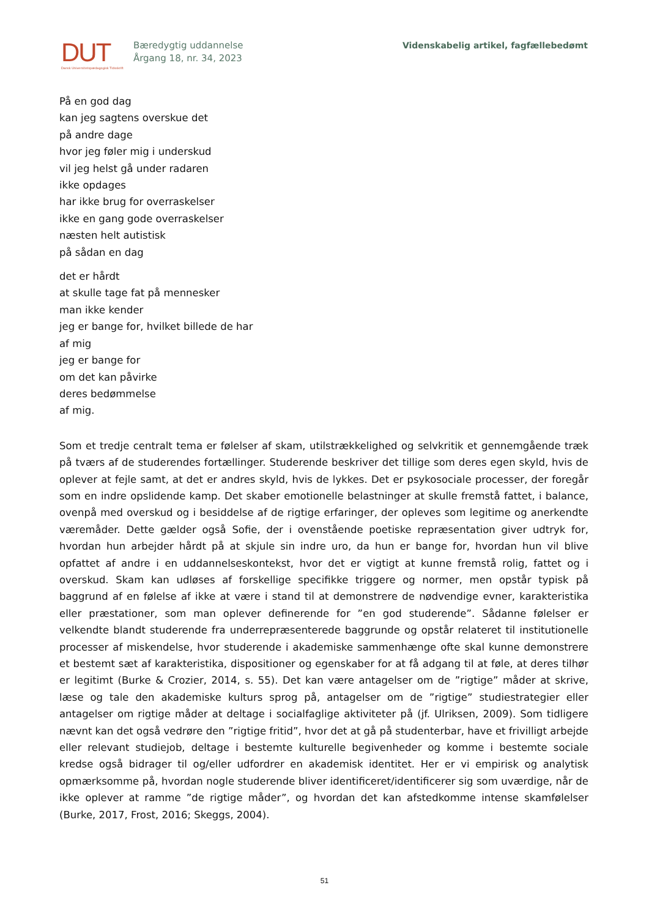DUT
Dansk Universitetspædagogisk Tidsskrift
Bæredygtig uddannelse
Årgang 18, nr. 34, 2023
Videnskabelig artikel, fagfællebedømt
På en god dag
kan jeg sagtens overskue det
på andre dage
hvor jeg føler mig i underskud
vil jeg helst gå under radaren
ikke opdages
har ikke brug for overraskelser
ikke en gang gode overraskelser
næsten helt autistisk
på sådan en dag
det er hårdt
at skulle tage fat på mennesker
man ikke kender
jeg er bange for, hvilket billede de har
af mig
jeg er bange for
om det kan påvirke
deres bedømmelse
af mig.
Som et tredje centralt tema er følelser af skam, utilstrækkelighed og selvkritik et gennemgående træk på tværs af de studerendes fortællinger. Studerende beskriver det tillige som deres egen skyld, hvis de oplever at fejle samt, at det er andres skyld, hvis de lykkes. Det er psykosociale processer, der foregår som en indre opslidende kamp. Det skaber emotionelle belastninger at skulle fremstå fattet, i balance, ovenpå med overskud og i besiddelse af de rigtige erfaringer, der opleves som legitime og anerkendte væremåder. Dette gælder også Sofie, der i ovenstående poetiske repræsentation giver udtryk for, hvordan hun arbejder hårdt på at skjule sin indre uro, da hun er bange for, hvordan hun vil blive opfattet af andre i en uddannelseskontekst, hvor det er vigtigt at kunne fremstå rolig, fattet og i overskud. Skam kan udløses af forskellige specifikke triggere og normer, men opstår typisk på baggrund af en følelse af ikke at være i stand til at demonstrere de nødvendige evner, karakteristika eller præstationer, som man oplever definerende for ”en god studerende”. Sådanne følelser er velkendte blandt studerende fra underrepræsenterede baggrunde og opstår relateret til institutionelle processer af miskendelse, hvor studerende i akademiske sammenhænge ofte skal kunne demonstrere et bestemt sæt af karakteristika, dispositioner og egenskaber for at få adgang til at føle, at deres tilhør er legitimt (Burke & Crozier, 2014, s. 55). Det kan være antagelser om de ”rigtige” måder at skrive, læse og tale den akademiske kulturs sprog på, antagelser om de ”rigtige” studiestrategier eller antagelser om rigtige måder at deltage i socialfaglige aktiviteter på (jf. Ulriksen, 2009). Som tidligere nævnt kan det også vedrøre den ”rigtige fritid”, hvor det at gå på studenterbar, have et frivilligt arbejde eller relevant studiejob, deltage i bestemte kulturelle begivenheder og komme i bestemte sociale kredse også bidrager til og/eller udfordrer en akademisk identitet. Her er vi empirisk og analytisk opmærksomme på, hvordan nogle studerende bliver identificeret/identificerer sig som uværdige, når de ikke oplever at ramme ”de rigtige måder”, og hvordan det kan afstedkomme intense skamfølelser (Burke, 2017, Frost, 2016; Skeggs, 2004).
51